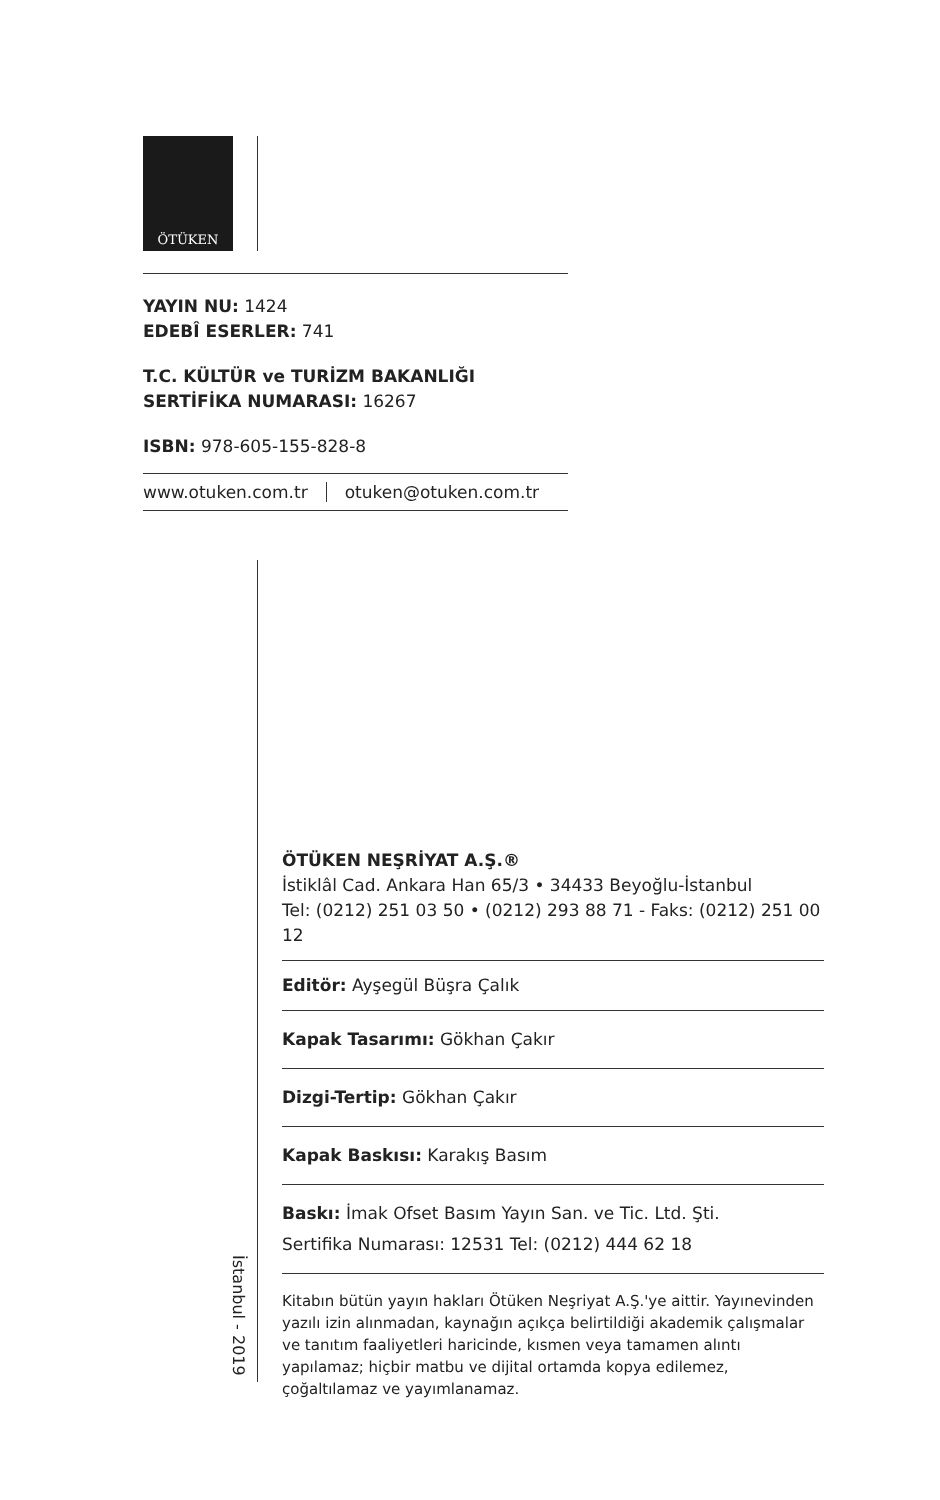ÖTÜKEN
YAYIN NU: 1424
EDEBÎ ESERLER: 741
T.C. KÜLTÜR ve TURİZM BAKANLIĞI
SERTİFİKA NUMARASI: 16267
ISBN: 978-605-155-828-8
www.otuken.com.tr otuken@otuken.com.tr
İstanbul - 2019
ÖTÜKEN NEŞRİYAT A.Ş.®
İstiklâl Cad. Ankara Han 65/3 • 34433 Beyoğlu-İstanbul
Tel: (0212) 251 03 50 • (0212) 293 88 71 - Faks: (0212) 251 00 12
Editör: Ayşegül Büşra Çalık
Kapak Tasarımı: Gökhan Çakır
Dizgi-Tertip: Gökhan Çakır
Kapak Baskısı: Karakış Basım
Baskı: İmak Ofset Basım Yayın San. ve Tic. Ltd. Şti.
Sertifika Numarası: 12531 Tel: (0212) 444 62 18
Kitabın bütün yayın hakları Ötüken Neşriyat A.Ş.'ye aittir. Yayınevinden yazılı izin alınmadan, kaynağın açıkça belirtildiği akademik çalışmalar ve tanıtım faaliyetleri haricinde, kısmen veya tamamen alıntı yapılamaz; hiçbir matbu ve dijital ortamda kopya edilemez, çoğaltılamaz ve yayımlanamaz.